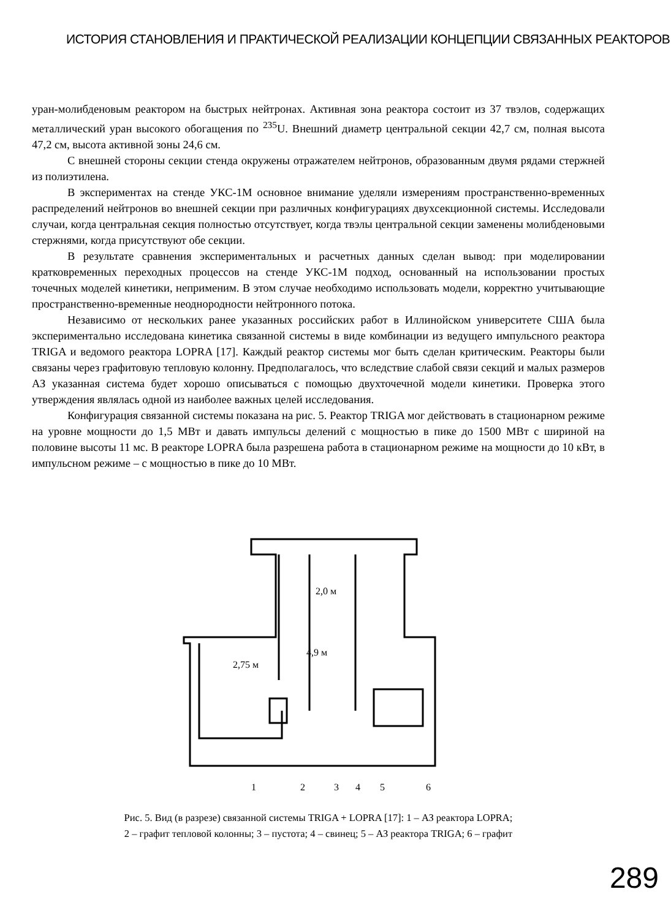ИСТОРИЯ СТАНОВЛЕНИЯ И ПРАКТИЧЕСКОЙ РЕАЛИЗАЦИИ КОНЦЕПЦИИ СВЯЗАННЫХ РЕАКТОРОВ
уран-молибденовым реактором на быстрых нейтронах. Активная зона реактора состоит из 37 твэлов, содержащих металлический уран высокого обогащения по <sup>235</sup>U. Внешний диаметр центральной секции 42,7 см, полная высота 47,2 см, высота активной зоны 24,6 см.
С внешней стороны секции стенда окружены отражателем нейтронов, образованным двумя рядами стержней из полиэтилена.
В экспериментах на стенде УКС-1М основное внимание уделяли измерениям пространственно-временных распределений нейтронов во внешней секции при различных конфигурациях двухсекционной системы. Исследовали случаи, когда центральная секция полностью отсутствует, когда твэлы центральной секции заменены молибденовыми стержнями, когда присутствуют обе секции.
В результате сравнения экспериментальных и расчетных данных сделан вывод: при моделировании кратковременных переходных процессов на стенде УКС-1М подход, основанный на использовании простых точечных моделей кинетики, неприменим. В этом случае необходимо использовать модели, корректно учитывающие пространственно-временные неоднородности нейтронного потока.
Независимо от нескольких ранее указанных российских работ в Иллинойском университете США была экспериментально исследована кинетика связанной системы в виде комбинации из ведущего импульсного реактора TRIGA и ведомого реактора LOPRA [17]. Каждый реактор системы мог быть сделан критическим. Реакторы были связаны через графитовую тепловую колонну. Предполагалось, что вследствие слабой связи секций и малых размеров АЗ указанная система будет хорошо описываться с помощью двухточечной модели кинетики. Проверка этого утверждения являлась одной из наиболее важных целей исследования.
Конфигурация связанной системы показана на рис. 5. Реактор TRIGA мог действовать в стационарном режиме на уровне мощности до 1,5 МВт и давать импульсы делений с мощностью в пике до 1500 МВт с шириной на половине высоты 11 мс. В реакторе LOPRA была разрешена работа в стационарном режиме на мощности до 10 кВт, в импульсном режиме – с мощностью в пике до 10 МВт.
2,0 м
4,9 м
2,75 м
1
2
3
4
5
6
Рис. 5. Вид (в разрезе) связанной системы TRIGA + LOPRA [17]: 1 – АЗ реактора LOPRA;
2 – графит тепловой колонны; 3 – пустота; 4 – свинец; 5 – АЗ реактора TRIGA; 6 – графит
289